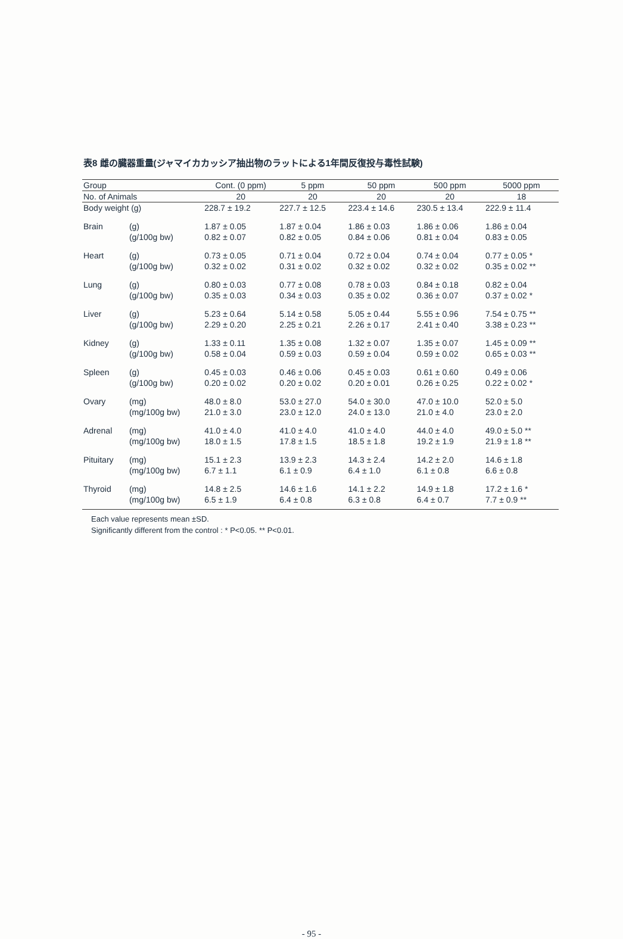表8 雌の臓器重量(ジャマイカカッシア抽出物のラットによる1年間反復投与毒性試験)
| Group | | Cont. (0 ppm) | 5 ppm | 50 ppm | 500 ppm | 5000 ppm |
| --- | --- | --- | --- | --- | --- | --- |
| No. of Animals | | 20 | 20 | 20 | 20 | 18 |
| Body weight (g) | | 228.7 ± 19.2 | 227.7 ± 12.5 | 223.4 ± 14.6 | 230.5 ± 13.4 | 222.9 ± 11.4 |
| Brain | (g) | 1.87 ± 0.05 | 1.87 ± 0.04 | 1.86 ± 0.03 | 1.86 ± 0.06 | 1.86 ± 0.04 |
| | (g/100g bw) | 0.82 ± 0.07 | 0.82 ± 0.05 | 0.84 ± 0.06 | 0.81 ± 0.04 | 0.83 ± 0.05 |
| Heart | (g) | 0.73 ± 0.05 | 0.71 ± 0.04 | 0.72 ± 0.04 | 0.74 ± 0.04 | 0.77 ± 0.05 * |
| | (g/100g bw) | 0.32 ± 0.02 | 0.31 ± 0.02 | 0.32 ± 0.02 | 0.32 ± 0.02 | 0.35 ± 0.02 ** |
| Lung | (g) | 0.80 ± 0.03 | 0.77 ± 0.08 | 0.78 ± 0.03 | 0.84 ± 0.18 | 0.82 ± 0.04 |
| | (g/100g bw) | 0.35 ± 0.03 | 0.34 ± 0.03 | 0.35 ± 0.02 | 0.36 ± 0.07 | 0.37 ± 0.02 * |
| Liver | (g) | 5.23 ± 0.64 | 5.14 ± 0.58 | 5.05 ± 0.44 | 5.55 ± 0.96 | 7.54 ± 0.75 ** |
| | (g/100g bw) | 2.29 ± 0.20 | 2.25 ± 0.21 | 2.26 ± 0.17 | 2.41 ± 0.40 | 3.38 ± 0.23 ** |
| Kidney | (g) | 1.33 ± 0.11 | 1.35 ± 0.08 | 1.32 ± 0.07 | 1.35 ± 0.07 | 1.45 ± 0.09 ** |
| | (g/100g bw) | 0.58 ± 0.04 | 0.59 ± 0.03 | 0.59 ± 0.04 | 0.59 ± 0.02 | 0.65 ± 0.03 ** |
| Spleen | (g) | 0.45 ± 0.03 | 0.46 ± 0.06 | 0.45 ± 0.03 | 0.61 ± 0.60 | 0.49 ± 0.06 |
| | (g/100g bw) | 0.20 ± 0.02 | 0.20 ± 0.02 | 0.20 ± 0.01 | 0.26 ± 0.25 | 0.22 ± 0.02 * |
| Ovary | (mg) | 48.0 ± 8.0 | 53.0 ± 27.0 | 54.0 ± 30.0 | 47.0 ± 10.0 | 52.0 ± 5.0 |
| | (mg/100g bw) | 21.0 ± 3.0 | 23.0 ± 12.0 | 24.0 ± 13.0 | 21.0 ± 4.0 | 23.0 ± 2.0 |
| Adrenal | (mg) | 41.0 ± 4.0 | 41.0 ± 4.0 | 41.0 ± 4.0 | 44.0 ± 4.0 | 49.0 ± 5.0 ** |
| | (mg/100g bw) | 18.0 ± 1.5 | 17.8 ± 1.5 | 18.5 ± 1.8 | 19.2 ± 1.9 | 21.9 ± 1.8 ** |
| Pituitary | (mg) | 15.1 ± 2.3 | 13.9 ± 2.3 | 14.3 ± 2.4 | 14.2 ± 2.0 | 14.6 ± 1.8 |
| | (mg/100g bw) | 6.7 ± 1.1 | 6.1 ± 0.9 | 6.4 ± 1.0 | 6.1 ± 0.8 | 6.6 ± 0.8 |
| Thyroid | (mg) | 14.8 ± 2.5 | 14.6 ± 1.6 | 14.1 ± 2.2 | 14.9 ± 1.8 | 17.2 ± 1.6 * |
| | (mg/100g bw) | 6.5 ± 1.9 | 6.4 ± 0.8 | 6.3 ± 0.8 | 6.4 ± 0.7 | 7.7 ± 0.9 ** |
Each value represents mean ±SD.
Significantly different from the control : * P<0.05. ** P<0.01.
- 95 -